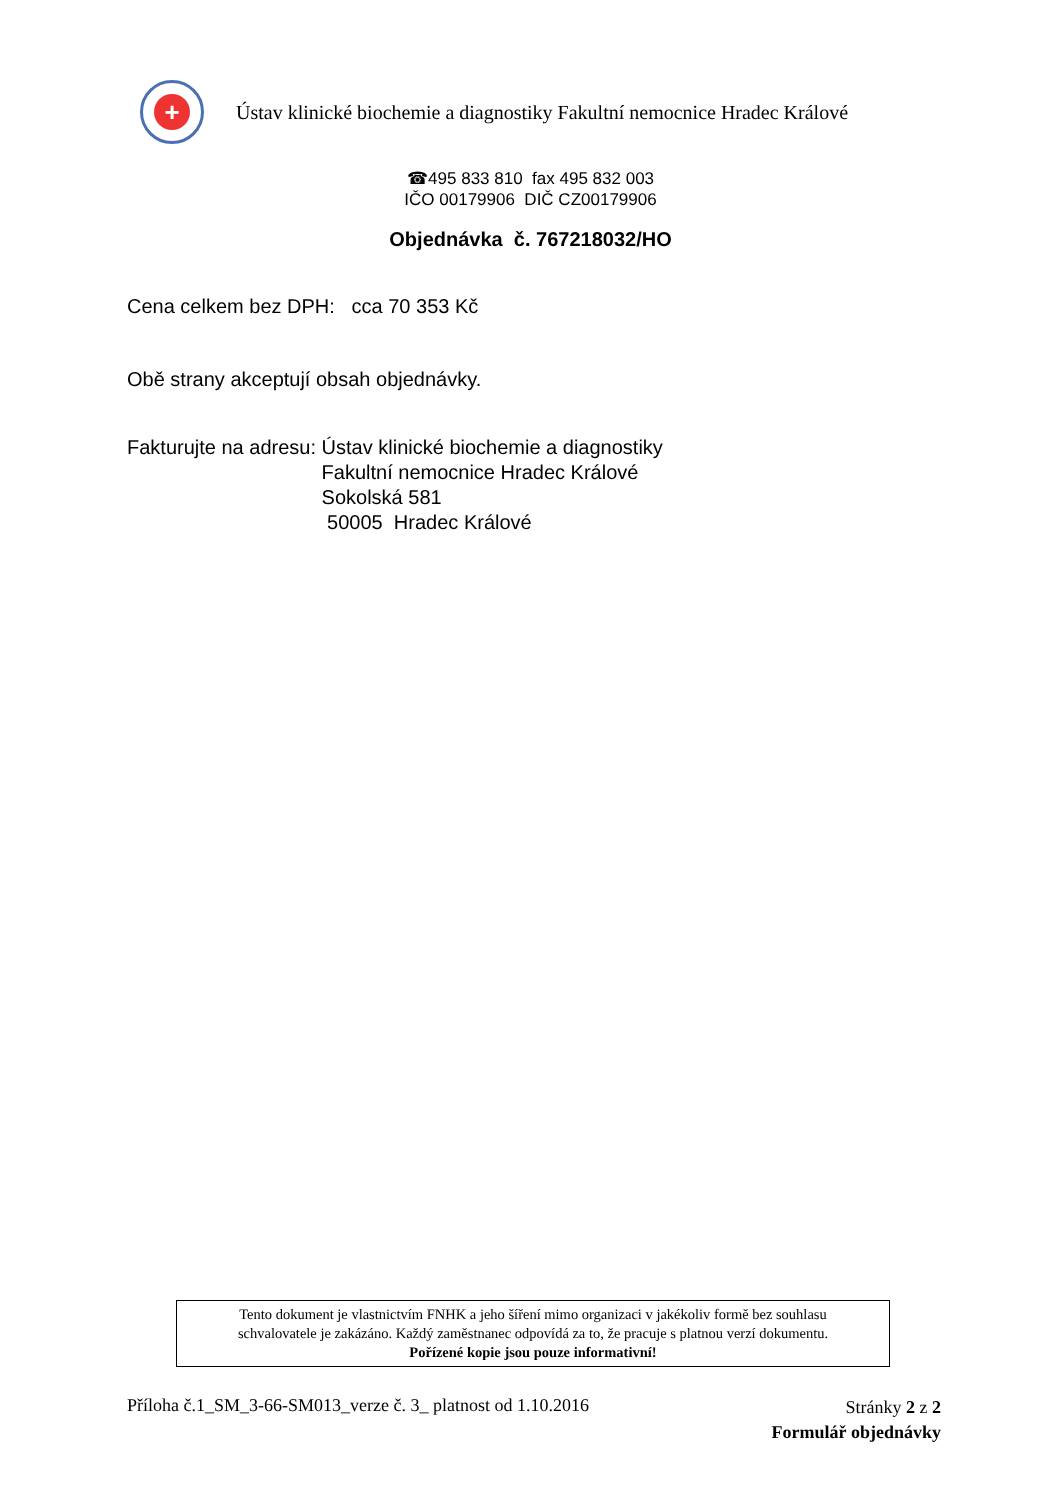+
Ústav klinické biochemie a diagnostiky Fakultní nemocnice Hradec Králové
☎495 833 810 fax 495 832 003
IČO 00179906 DIČ CZ00179906
Objednávka č. 767218032/HO
Cena celkem bez DPH: cca 70 353 Kč
Obě strany akceptují obsah objednávky.
Fakturujte na adresu: Ústav klinické biochemie a diagnostiky
Fakultní nemocnice Hradec Králové
Sokolská 581
50005 Hradec Králové
Tento dokument je vlastnictvím FNHK a jeho šíření mimo organizaci v jakékoliv formě bez souhlasu
schvalovatele je zakázáno. Každý zaměstnanec odpovídá za to, že pracuje s platnou verzí dokumentu.
Pořízené kopie jsou pouze informativní!
Příloha č.1_SM_3-66-SM013_verze č. 3_ platnost od 1.10.2016
Stránky 2 z 2
Formulář objednávky